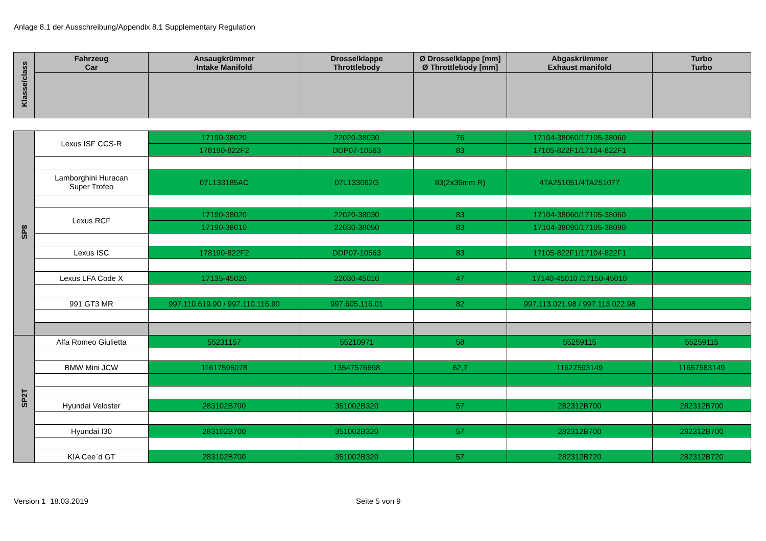Anlage 8.1 der Ausschreibung/Appendix 8.1 Supplementary Regulation
| Klasse/class | Fahrzeug Car | Ansaugkrümmer Intake Manifold | Drosselklappe Throttlebody | Ø Drosselklappe [mm] Ø Throttlebody [mm] | Abgaskrümmer Exhaust manifold | Turbo Turbo |
| --- | --- | --- | --- | --- | --- | --- |
| SP8 | Lexus ISF CCS-R | 17190-38020 | 22020-38030 | 76 | 17104-38060/17105-38060 | |
| | | 178190-822F2 | DDP07-10563 | 83 | 17105-822F1/17104-822F1 | |
| | Lamborghini Huracan Super Trofeo | 07L133185AC | 07L133062G | 83(2x36mm R) | 4TA251051/4TA251077 | |
| | Lexus RCF | 17190-38020 | 22020-38030 | 83 | 17104-38060/17105-38060 | |
| | | 17190-38010 | 22030-38050 | 83 | 17104-38090/17105-38090 | |
| | Lexus ISC | 178190-822F2 | DDP07-10563 | 83 | 17105-822F1/17104-822F1 | |
| | Lexus LFA Code X | 17135-45020 | 22030-45010 | 47 | 17140-45010 /17150-45010 | |
| | 991 GT3 MR | 997.110.619.90 / 997.110.116.90 | 997.605.116.01 | 82 | 997.113.021.98 / 997.113.022.98 | |
| SP2T | Alfa Romeo Giulietta | 55231157 | 55210971 | 58 | 55259115 | 55259115 |
| | BMW Mini JCW | 11617595078 | 13547576698 | 62,7 | 11627593149 | 11657583149 |
| | Hyundai Veloster | 283102B700 | 351002B320 | 57 | 282312B700 | 282312B700 |
| | Hyundai I30 | 283102B700 | 351002B320 | 57 | 282312B700 | 282312B700 |
| | KIA Cee`d GT | 283102B700 | 351002B320 | 57 | 282312B720 | 282312B720 |
Version 1 18.03.2019 Seite 5 von 9